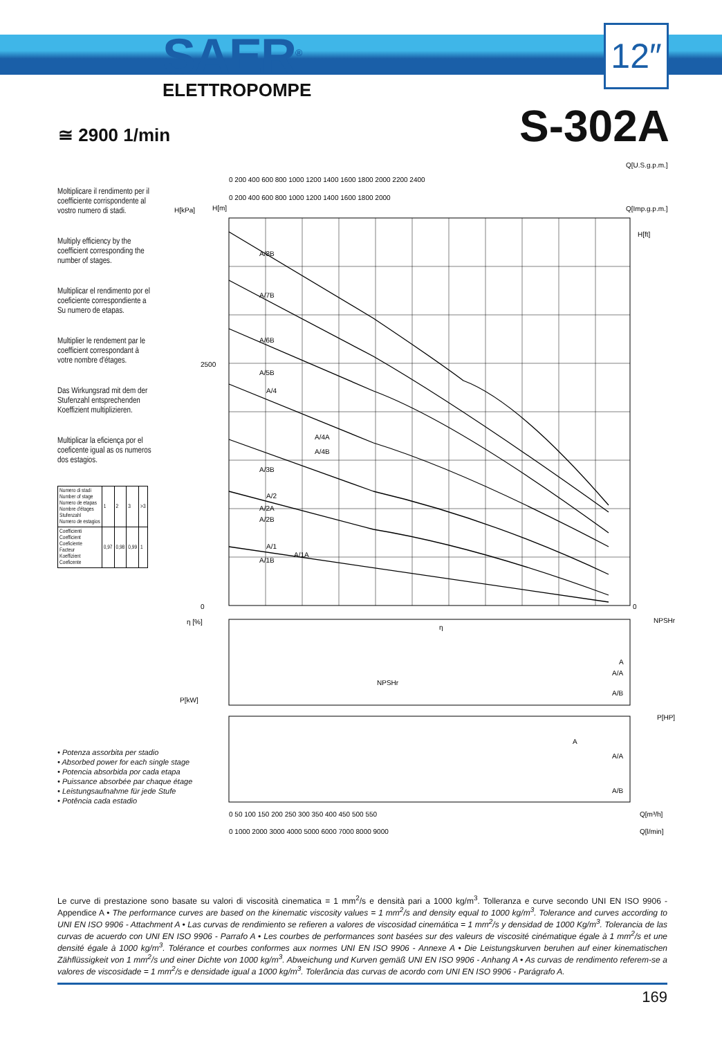SAER<sup>®</sup>
ELETTROPOMPE
12″
≅ 2900 1/min S-302A
Moltiplicare il rendimento per il coefficiente corrispondente al vostro numero di stadi.
Multiply efficiency by the coefficient corresponding the number of stages.
Multiplicar el rendimento por el coeficiente correspondiente a Su numero de etapas.
Multiplier le rendement par le coefficient correspondant à votre nombre d'étages.
Das Wirkungsrad mit dem der Stufenzahl entsprechenden Koeffizient multiplizieren.
Multiplicar la eficiença por el coeficente igual as os numeros dos estagios.
| Numero di stadi Number of stage Numero de etapas Nombre d'étages Stufenzahl Numero de estagios | 1 | 2 | 3 | >3 |
| Coefficienti Coefficient Coeficiente Facteur Koeffizient Coeficente | 0,97 | 0,98 | 0,99 | 1 |
Q[U.S.g.p.m.]
0 200 400 600 800 1000 1200 1400 1600 1800 2000 2200 2400
0 200 400 600 800 1000 1200 1400 1600 1800 2000
Q[Imp.g.p.m.]
H[kPa]
H[m]
H[ft]
A/8B
A/7B
A/6B
A/5B
A/4
A/4A
A/4B
A/3B
A/2
A/2A
A/2B
A/1
A/1A
A/1B
2500
0
0
NPSHr
η [%]
η
NPSHr
A
A/A
A/B
P[kW]
P[HP]
A
A/A
A/B
0 50 100 150 200 250 300 350 400 450 500 550
Q[m³/h]
0 1000 2000 3000 4000 5000 6000 7000 8000 9000
Q[l/min]
• Potenza assorbita per stadio
• Absorbed power for each single stage
• Potencia absorbida por cada etapa
• Puissance absorbée par chaque étage
• Leistungsaufnahme für jede Stufe
• Potência cada estadio
Le curve di prestazione sono basate su valori di viscosità cinematica = 1 mm<sup>2</sup>/s e densità pari a 1000 kg/m<sup>3</sup>. Tolleranza e curve secondo UNI EN ISO 9906 - Appendice A • The performance curves are based on the kinematic viscosity values = 1 mm<sup>2</sup>/s and density equal to 1000 kg/m<sup>3</sup>. Tolerance and curves according to UNI EN ISO 9906 - Attachment A • Las curvas de rendimiento se refieren a valores de viscosidad cinemática = 1 mm<sup>2</sup>/s y densidad de 1000 Kg/m<sup>3</sup>. Tolerancia de las curvas de acuerdo con UNI EN ISO 9906 - Parrafo A • Les courbes de performances sont basées sur des valeurs de viscosité cinématique égale à 1 mm<sup>2</sup>/s et une densité égale à 1000 kg/m<sup>3</sup>. Tolérance et courbes conformes aux normes UNI EN ISO 9906 - Annexe A • Die Leistungskurven beruhen auf einer kinematischen Zähflüssigkeit von 1 mm<sup>2</sup>/s und einer Dichte von 1000 kg/m<sup>3</sup>. Abweichung und Kurven gemäß UNI EN ISO 9906 - Anhang A • As curvas de rendimento referem-se a valores de viscosidade = 1 mm<sup>2</sup>/s e densidade igual a 1000 kg/m<sup>3</sup>. Tolerância das curvas de acordo com UNI EN ISO 9906 - Parágrafo A.
169